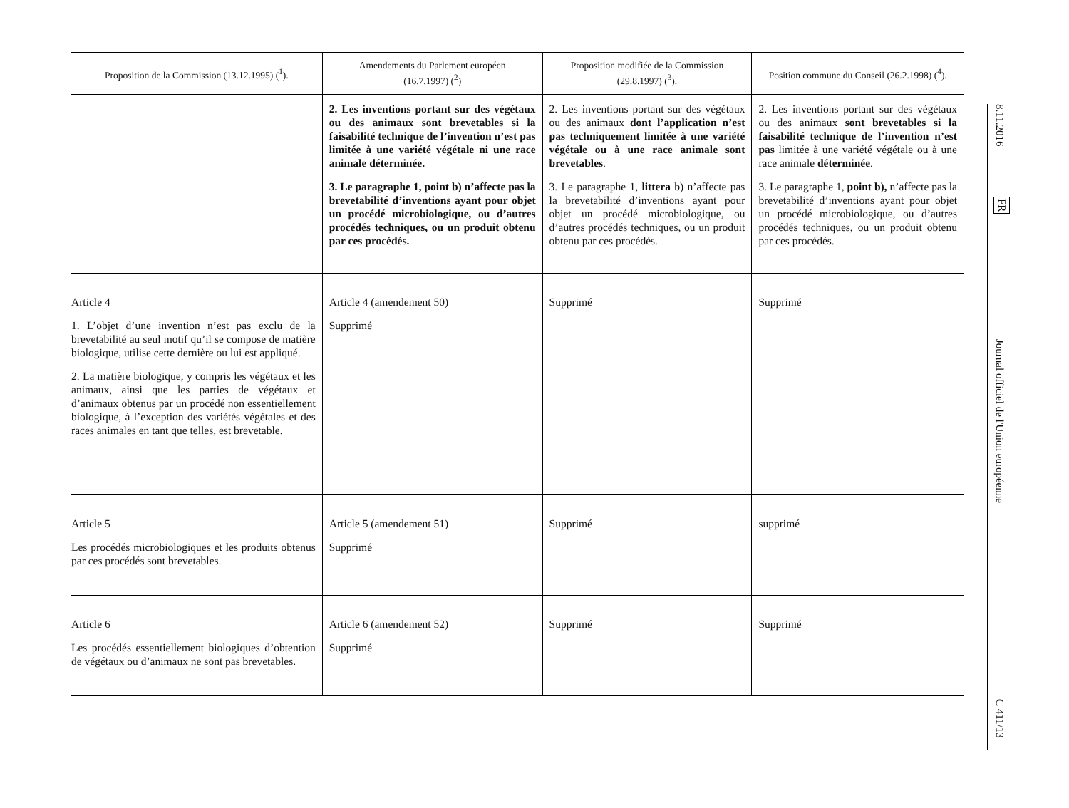| Proposition de la Commission (13.12.1995) (<sup>1</sup>). | Amendements du Parlement européen (16.7.1997) (<sup>2</sup>) | Proposition modifiée de la Commission (29.8.1997) (<sup>3</sup>). | Position commune du Conseil (26.2.1998) (<sup>4</sup>). |
| --- | --- | --- | --- |
| | 2. Les inventions portant sur des végétaux ou des animaux sont brevetables si la faisabilité technique de l’invention n’est pas limitée à une variété végétale ni une race animale déterminée. 3. Le paragraphe 1, point b) n’affecte pas la brevetabilité d’inventions ayant pour objet un procédé microbiologique, ou d’autres procédés techniques, ou un produit obtenu par ces procédés. | 2. Les inventions portant sur des végétaux ou des animaux dont l’application n’est pas techniquement limitée à une variété végétale ou à une race animale sont brevetables . 3. Le paragraphe 1, littera b) n’affecte pas la brevetabilité d’inventions ayant pour objet un procédé microbiologique, ou d’autres procédés techniques, ou un produit obtenu par ces procédés. | 2. Les inventions portant sur des végétaux ou des animaux sont brevetables si la faisabilité technique de l’invention n’est pas limitée à une variété végétale ou à une race animale déterminée . 3. Le paragraphe 1, point b), n’affecte pas la brevetabilité d’inventions ayant pour objet un procédé microbiologique, ou d’autres procédés techniques, ou un produit obtenu par ces procédés. |
| Article 4 1. L’objet d’une invention n’est pas exclu de la brevetabilité au seul motif qu’il se compose de matière biologique, utilise cette dernière ou lui est appliqué. 2. La matière biologique, y compris les végétaux et les animaux, ainsi que les parties de végétaux et d’animaux obtenus par un procédé non essentiellement biologique, à l’exception des variétés végétales et des races animales en tant que telles, est brevetable. | Article 4 (amendement 50) Supprimé | Supprimé | Supprimé |
| Article 5 Les procédés microbiologiques et les produits obtenus par ces procédés sont brevetables. | Article 5 (amendement 51) Supprimé | Supprimé | supprimé |
| Article 6 Les procédés essentiellement biologiques d’obtention de végétaux ou d’animaux ne sont pas brevetables. | Article 6 (amendement 52) Supprimé | Supprimé | Supprimé |
8.11.2016
FR
Journal officiel de l'Union européenne
C 411/13